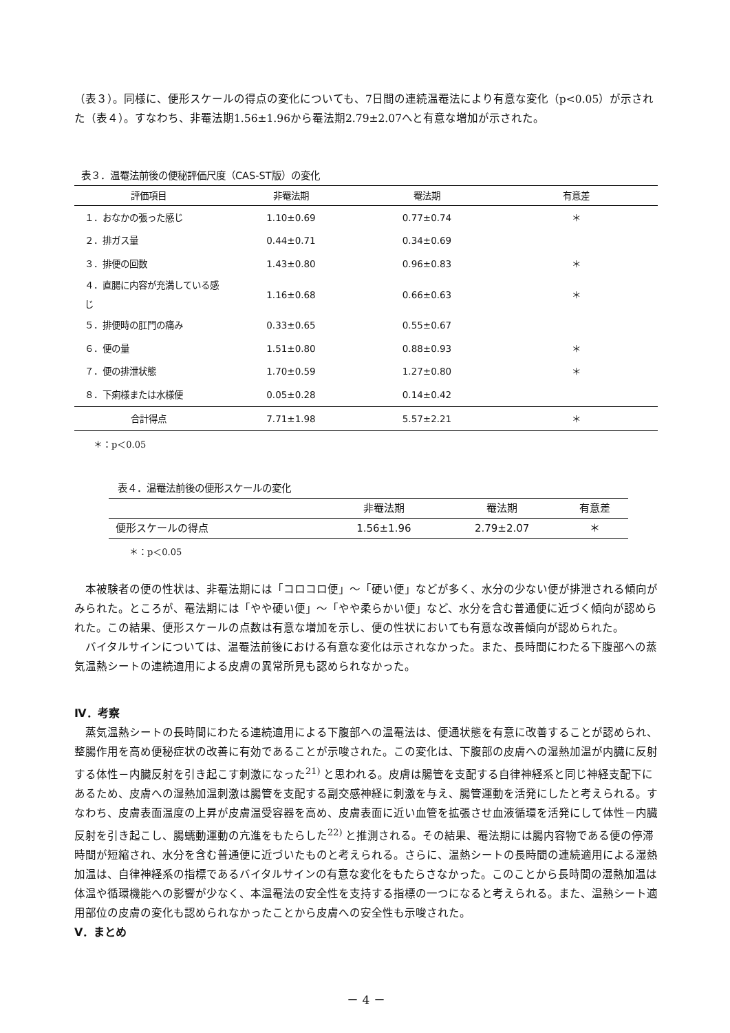（表３）。同様に、便形スケールの得点の変化についても、7日間の連続温罨法により有意な変化（p<0.05）が示された（表４）。すなわち、非罨法期1.56±1.96から罨法期2.79±2.07へと有意な増加が示された。
表３．温罨法前後の便秘評価尺度（CAS-ST版）の変化
| 評価項目 | 非罨法期 | 罨法期 | 有意差 |
| --- | --- | --- | --- |
| １．おなかの張った感じ | 1.10±0.69 | 0.77±0.74 | ＊ |
| ２．排ガス量 | 0.44±0.71 | 0.34±0.69 | |
| ３．排便の回数 | 1.43±0.80 | 0.96±0.83 | ＊ |
| ４．直腸に内容が充満している感じ | 1.16±0.68 | 0.66±0.63 | ＊ |
| ５．排便時の肛門の痛み | 0.33±0.65 | 0.55±0.67 | |
| ６．便の量 | 1.51±0.80 | 0.88±0.93 | ＊ |
| ７．便の排泄状態 | 1.70±0.59 | 1.27±0.80 | ＊ |
| ８．下痢様または水様便 | 0.05±0.28 | 0.14±0.42 | |
| 合計得点 | 7.71±1.98 | 5.57±2.21 | ＊ |
＊：p＜0.05
表４．温罨法前後の便形スケールの変化
| | 非罨法期 | 罨法期 | 有意差 |
| --- | --- | --- | --- |
| 便形スケールの得点 | 1.56±1.96 | 2.79±2.07 | ＊ |
＊：p＜0.05
本被験者の便の性状は、非罨法期には「コロコロ便」～「硬い便」などが多く、水分の少ない便が排泄される傾向がみられた。ところが、罨法期には「やや硬い便」～「やや柔らかい便」など、水分を含む普通便に近づく傾向が認められた。この結果、便形スケールの点数は有意な増加を示し、便の性状においても有意な改善傾向が認められた。
バイタルサインについては、温罨法前後における有意な変化は示されなかった。また、長時間にわたる下腹部への蒸気温熱シートの連続適用による皮膚の異常所見も認められなかった。
Ⅳ．考察
蒸気温熱シートの長時間にわたる連続適用による下腹部への温罨法は、便通状態を有意に改善することが認められ、整腸作用を高め便秘症状の改善に有効であることが示唆された。この変化は、下腹部の皮膚への湿熱加温が内臓に反射する体性－内臓反射を引き起こす刺激になった<sup>21)</sup> と思われる。皮膚は腸管を支配する自律神経系と同じ神経支配下にあるため、皮膚への湿熱加温刺激は腸管を支配する副交感神経に刺激を与え、腸管運動を活発にしたと考えられる。すなわち、皮膚表面温度の上昇が皮膚温受容器を高め、皮膚表面に近い血管を拡張させ血液循環を活発にして体性－内臓反射を引き起こし、腸蠕動運動の亢進をもたらした<sup>22)</sup> と推測される。その結果、罨法期には腸内容物である便の停滞時間が短縮され、水分を含む普通便に近づいたものと考えられる。さらに、温熱シートの長時間の連続適用による湿熱加温は、自律神経系の指標であるバイタルサインの有意な変化をもたらさなかった。このことから長時間の湿熱加温は体温や循環機能への影響が少なく、本温罨法の安全性を支持する指標の一つになると考えられる。また、温熱シート適用部位の皮膚の変化も認められなかったことから皮膚への安全性も示唆された。
Ⅴ．まとめ
－ 4 －